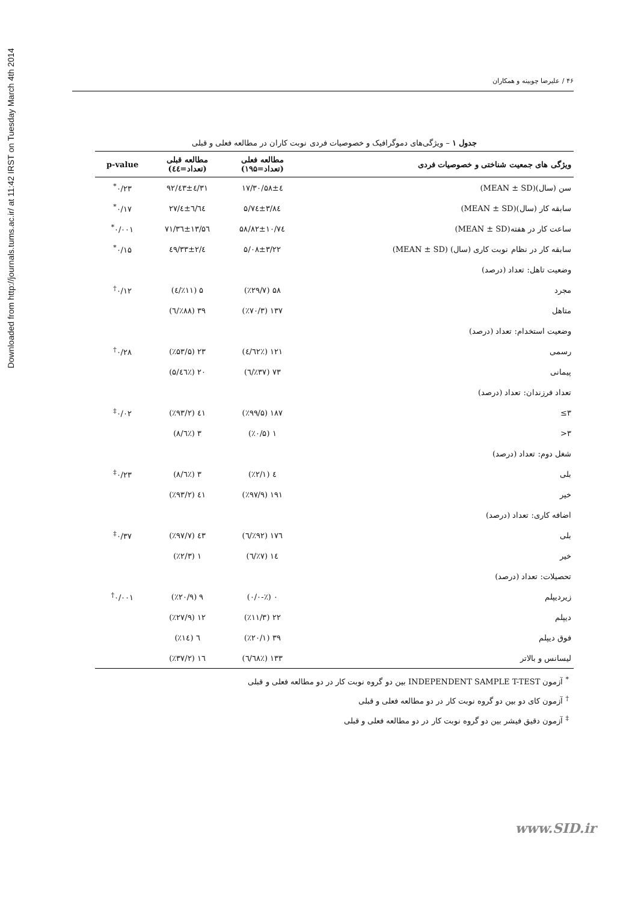Downloaded from http://journals.tums.ac.ir/ at 11:42 IRST on Tuesday March 4th 2014
۴۶ / علیرضا چوبینه و همکاران
جدول ۱ – ویژگی‌های دموگرافیک و خصوصیات فردی نوبت کاران در مطالعه فعلی و قبلی
| ویژگی های جمعیت شناختی و خصوصیات فردی | مطالعه فعلی (تعداد=۱۹۵) | مطالعه قبلی (تعداد=٤٤) | p-value |
| --- | --- | --- | --- |
| سن (سال)(MEAN ± SD) | ۳۰/۵۸±٤/۱۷ | ۳۱/٤۳±٤/۹۲ | ۰/۲۳<sup>*</sup> |
| سابقه کار (سال)(MEAN ± SD) | ۵/۷٤±۳/۸٤ | ٦/٦٤±٤/۲۷ | ۰/۱۷<sup>*</sup> |
| ساعت کار در هفته(MEAN ± SD) | ۵۸/۸۲±۱۰/۷٤ | ۷۱/۳٦±۱۳/۵٦ | ۰/۰۰۱<sup>*</sup> |
| سابقه کار در نظام نوبت کاری (سال) (MEAN ± SD) | ۵/۰۸±۳/۲۲ | ٤/۳۳±۲/٤۹ | ۰/۱۵<sup>*</sup> |
| وضعیت تاهل: تعداد (درصد) | | | |
| مجرد | ۵۸ (٪۲۹/۷) | ۵ (٪۱۱/٤) | ۰/۱۲<sup>†</sup> |
| متاهل | ۱۳۷ (٪۷۰/۳) | ۳۹ (٪۸۸/٦) | |
| وضعیت استخدام: تعداد (درصد) | | | |
| رسمی | ۱۲۱ (٪٦۲/٤) | ۲۳ (٪۵۳/۵) | ۰/۲۸<sup>†</sup> |
| پیمانی | ۷۳ (٪۳۷/٦) | ۲۰ (٪٤٦/۵) | |
| تعداد فرزندان: تعداد (درصد) | | | |
| ۳≥ | ۱۸۷ (٪۹۹/۵) | ٤۱ (٪۹۳/۲) | ۰/۰۲<sup>‡</sup> |
| ۳< | ۱ (٪۰/۵) | ۳ (٪٦/۸) | |
| شغل دوم: تعداد (درصد) | | | |
| بلی | ٤ (٪۲/۱) | ۳ (٪٦/۸) | ۰/۲۳<sup>‡</sup> |
| خیر | ۱۹۱ (٪۹۷/۹) | ٤۱ (٪۹۳/۲) | |
| اضافه کاری: تعداد (درصد) | | | |
| بلی | ۱۷٦ (٪۹۲/٦) | ٤۳ (٪۹۷/۷) | ۰/۳۷<sup>‡</sup> |
| خیر | ۱٤ (٪۷/٦) | ۱ (٪۲/۳) | |
| تحصیلات: تعداد (درصد) | | | |
| زیردیپلم | ۰ (٪-۰/۰) | ۹ (٪۲۰/۹) | ۰/۰۰۱<sup>†</sup> |
| دیپلم | ۲۲ (٪۱۱/۳) | ۱۲ (٪۲۷/۹) | |
| فوق دیپلم | ۳۹ (٪۲۰/۱) | ٦ (٪۱٤) | |
| لیسانس و بالاتر | ۱۳۳ (٪٦۸/٦) | ۱٦ (٪۳۷/۲) | |
<sup>*</sup> آزمون INDEPENDENT SAMPLE T-TEST بین دو گروه نوبت کار در دو مطالعه فعلی و قبلی
<sup>†</sup> آزمون کای دو بین دو گروه نوبت کار در دو مطالعه فعلی و قبلی
<sup>‡</sup> آزمون دقیق فیشر بین دو گروه نوبت کار در دو مطالعه فعلی و قبلی
www.SID.ir